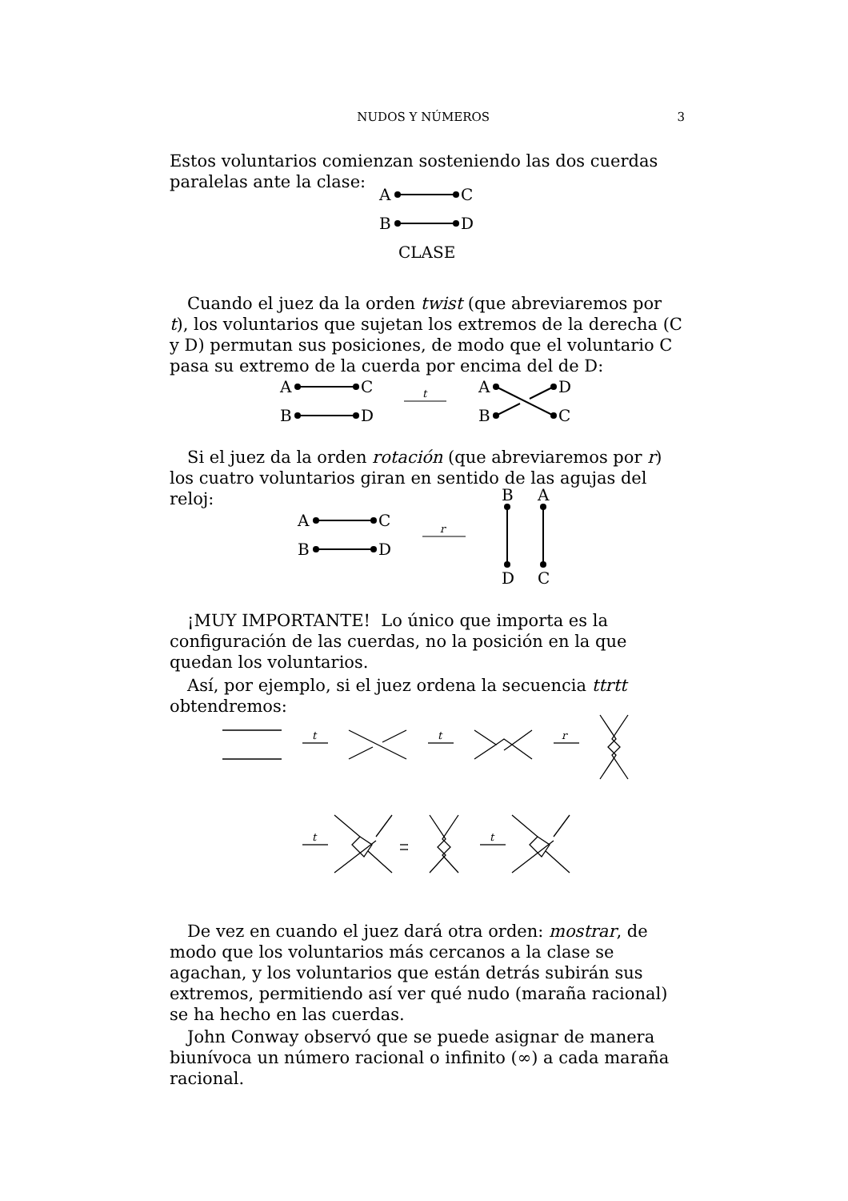NUDOS Y NÚMEROS 3
Estos voluntarios comienzan sosteniendo las dos cuerdas paralelas ante la clase:
A
C
B
D
CLASE
Cuando el juez da la orden twist (que abreviaremos por t), los voluntarios que sujetan los extremos de la derecha (C y D) permutan sus posiciones, de modo que el voluntario C pasa su extremo de la cuerda por encima del de D:
A
C
B
D
t
A
B
D
C
Si el juez da la orden rotación (que abreviaremos por r) los cuatro voluntarios giran en sentido de las agujas del reloj:
A
C
B
D
r
B
A
D
C
¡MUY IMPORTANTE! Lo único que importa es la configuración de las cuerdas, no la posición en la que quedan los voluntarios.
Así, por ejemplo, si el juez ordena la secuencia ttrtt obtendremos:
t
t
r
t
t
De vez en cuando el juez dará otra orden: mostrar, de modo que los voluntarios más cercanos a la clase se agachan, y los voluntarios que están detrás subirán sus extremos, permitiendo así ver qué nudo (maraña racional) se ha hecho en las cuerdas.
John Conway observó que se puede asignar de manera biunívoca un número racional o infinito (∞) a cada maraña racional.